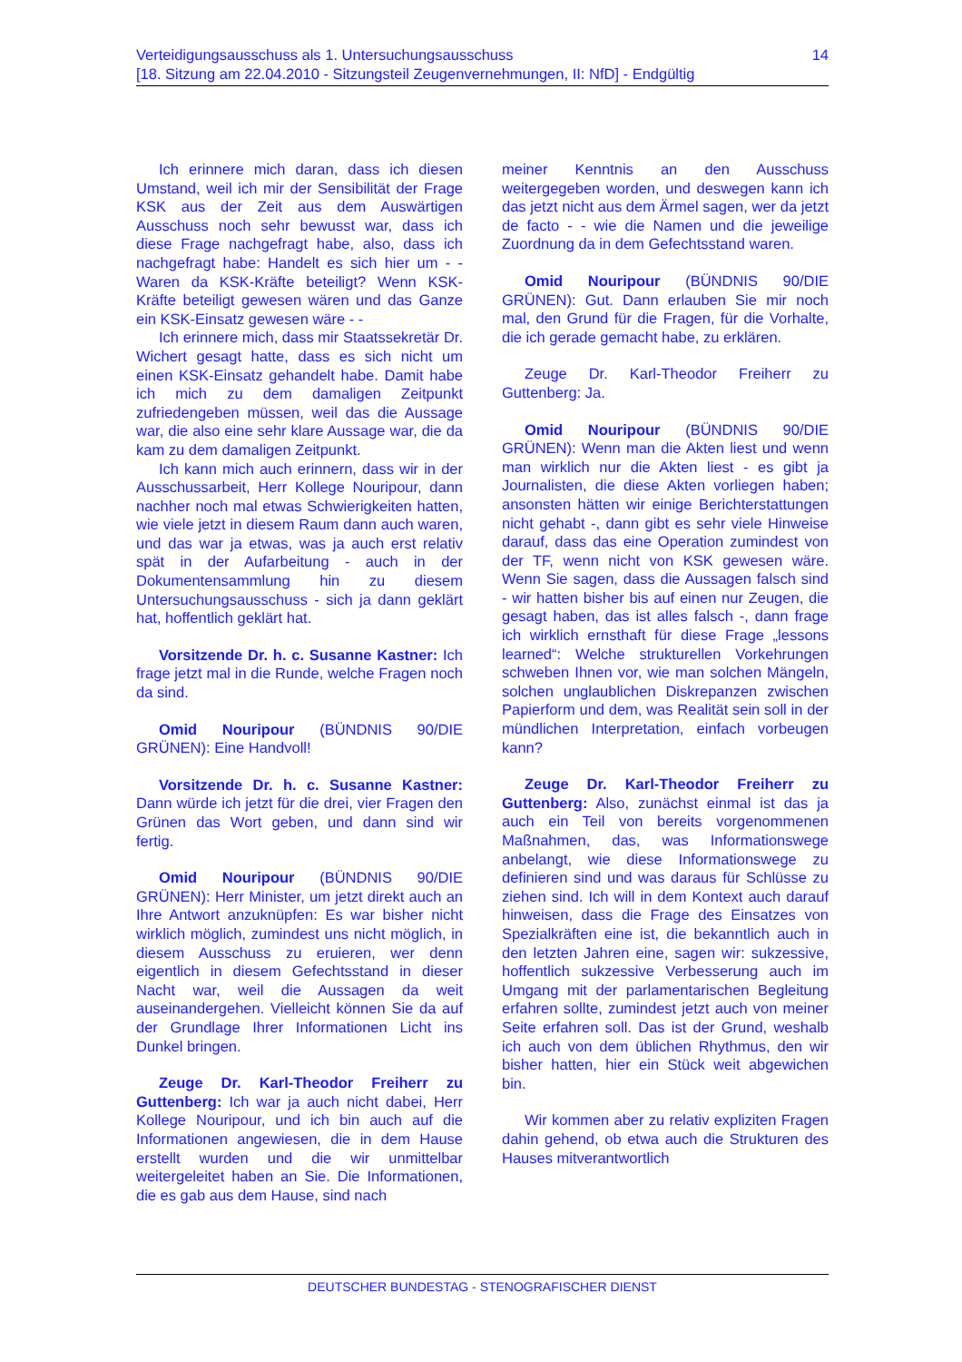Verteidigungsausschuss als 1. Untersuchungsausschuss
[18. Sitzung am 22.04.2010 - Sitzungsteil Zeugenvernehmungen, II: NfD] - Endgültig
14
Ich erinnere mich daran, dass ich diesen Umstand, weil ich mir der Sensibilität der Frage KSK aus der Zeit aus dem Auswärtigen Ausschuss noch sehr bewusst war, dass ich diese Frage nachgefragt habe, also, dass ich nachgefragt habe: Handelt es sich hier um - - Waren da KSK-Kräfte beteiligt? Wenn KSK-Kräfte beteiligt gewesen wären und das Ganze ein KSK-Einsatz gewesen wäre - -
Ich erinnere mich, dass mir Staatssekretär Dr. Wichert gesagt hatte, dass es sich nicht um einen KSK-Einsatz gehandelt habe. Damit habe ich mich zu dem damaligen Zeitpunkt zufriedengeben müssen, weil das die Aussage war, die also eine sehr klare Aussage war, die da kam zu dem damaligen Zeitpunkt.
Ich kann mich auch erinnern, dass wir in der Ausschussarbeit, Herr Kollege Nouripour, dann nachher noch mal etwas Schwierigkeiten hatten, wie viele jetzt in diesem Raum dann auch waren, und das war ja etwas, was ja auch erst relativ spät in der Aufarbeitung - auch in der Dokumentensammlung hin zu diesem Untersuchungsausschuss - sich ja dann geklärt hat, hoffentlich geklärt hat.
Vorsitzende Dr. h. c. Susanne Kastner: Ich frage jetzt mal in die Runde, welche Fragen noch da sind.
Omid Nouripour (BÜNDNIS 90/DIE GRÜNEN): Eine Handvoll!
Vorsitzende Dr. h. c. Susanne Kastner: Dann würde ich jetzt für die drei, vier Fragen den Grünen das Wort geben, und dann sind wir fertig.
Omid Nouripour (BÜNDNIS 90/DIE GRÜNEN): Herr Minister, um jetzt direkt auch an Ihre Antwort anzuknüpfen: Es war bisher nicht wirklich möglich, zumindest uns nicht möglich, in diesem Ausschuss zu eruieren, wer denn eigentlich in diesem Gefechtsstand in dieser Nacht war, weil die Aussagen da weit auseinandergehen. Vielleicht können Sie da auf der Grundlage Ihrer Informationen Licht ins Dunkel bringen.
Zeuge Dr. Karl-Theodor Freiherr zu Guttenberg: Ich war ja auch nicht dabei, Herr Kollege Nouripour, und ich bin auch auf die Informationen angewiesen, die in dem Hause erstellt wurden und die wir unmittelbar weitergeleitet haben an Sie. Die Informationen, die es gab aus dem Hause, sind nach
meiner Kenntnis an den Ausschuss weitergegeben worden, und deswegen kann ich das jetzt nicht aus dem Ärmel sagen, wer da jetzt de facto - - wie die Namen und die jeweilige Zuordnung da in dem Gefechtsstand waren.
Omid Nouripour (BÜNDNIS 90/DIE GRÜNEN): Gut. Dann erlauben Sie mir noch mal, den Grund für die Fragen, für die Vorhalte, die ich gerade gemacht habe, zu erklären.
Zeuge Dr. Karl-Theodor Freiherr zu Guttenberg: Ja.
Omid Nouripour (BÜNDNIS 90/DIE GRÜNEN): Wenn man die Akten liest und wenn man wirklich nur die Akten liest - es gibt ja Journalisten, die diese Akten vorliegen haben; ansonsten hätten wir einige Berichterstattungen nicht gehabt -, dann gibt es sehr viele Hinweise darauf, dass das eine Operation zumindest von der TF, wenn nicht von KSK gewesen wäre. Wenn Sie sagen, dass die Aussagen falsch sind - wir hatten bisher bis auf einen nur Zeugen, die gesagt haben, das ist alles falsch -, dann frage ich wirklich ernsthaft für diese Frage „lessons learned“: Welche strukturellen Vorkehrungen schweben Ihnen vor, wie man solchen Mängeln, solchen unglaublichen Diskrepanzen zwischen Papierform und dem, was Realität sein soll in der mündlichen Interpretation, einfach vorbeugen kann?
Zeuge Dr. Karl-Theodor Freiherr zu Guttenberg: Also, zunächst einmal ist das ja auch ein Teil von bereits vorgenommenen Maßnahmen, das, was Informationswege anbelangt, wie diese Informationswege zu definieren sind und was daraus für Schlüsse zu ziehen sind. Ich will in dem Kontext auch darauf hinweisen, dass die Frage des Einsatzes von Spezialkräften eine ist, die bekanntlich auch in den letzten Jahren eine, sagen wir: sukzessive, hoffentlich sukzessive Verbesserung auch im Umgang mit der parlamentarischen Begleitung erfahren sollte, zumindest jetzt auch von meiner Seite erfahren soll. Das ist der Grund, weshalb ich auch von dem üblichen Rhythmus, den wir bisher hatten, hier ein Stück weit abgewichen bin.
Wir kommen aber zu relativ expliziten Fragen dahin gehend, ob etwa auch die Strukturen des Hauses mitverantwortlich
DEUTSCHER BUNDESTAG - STENOGRAFISCHER DIENST